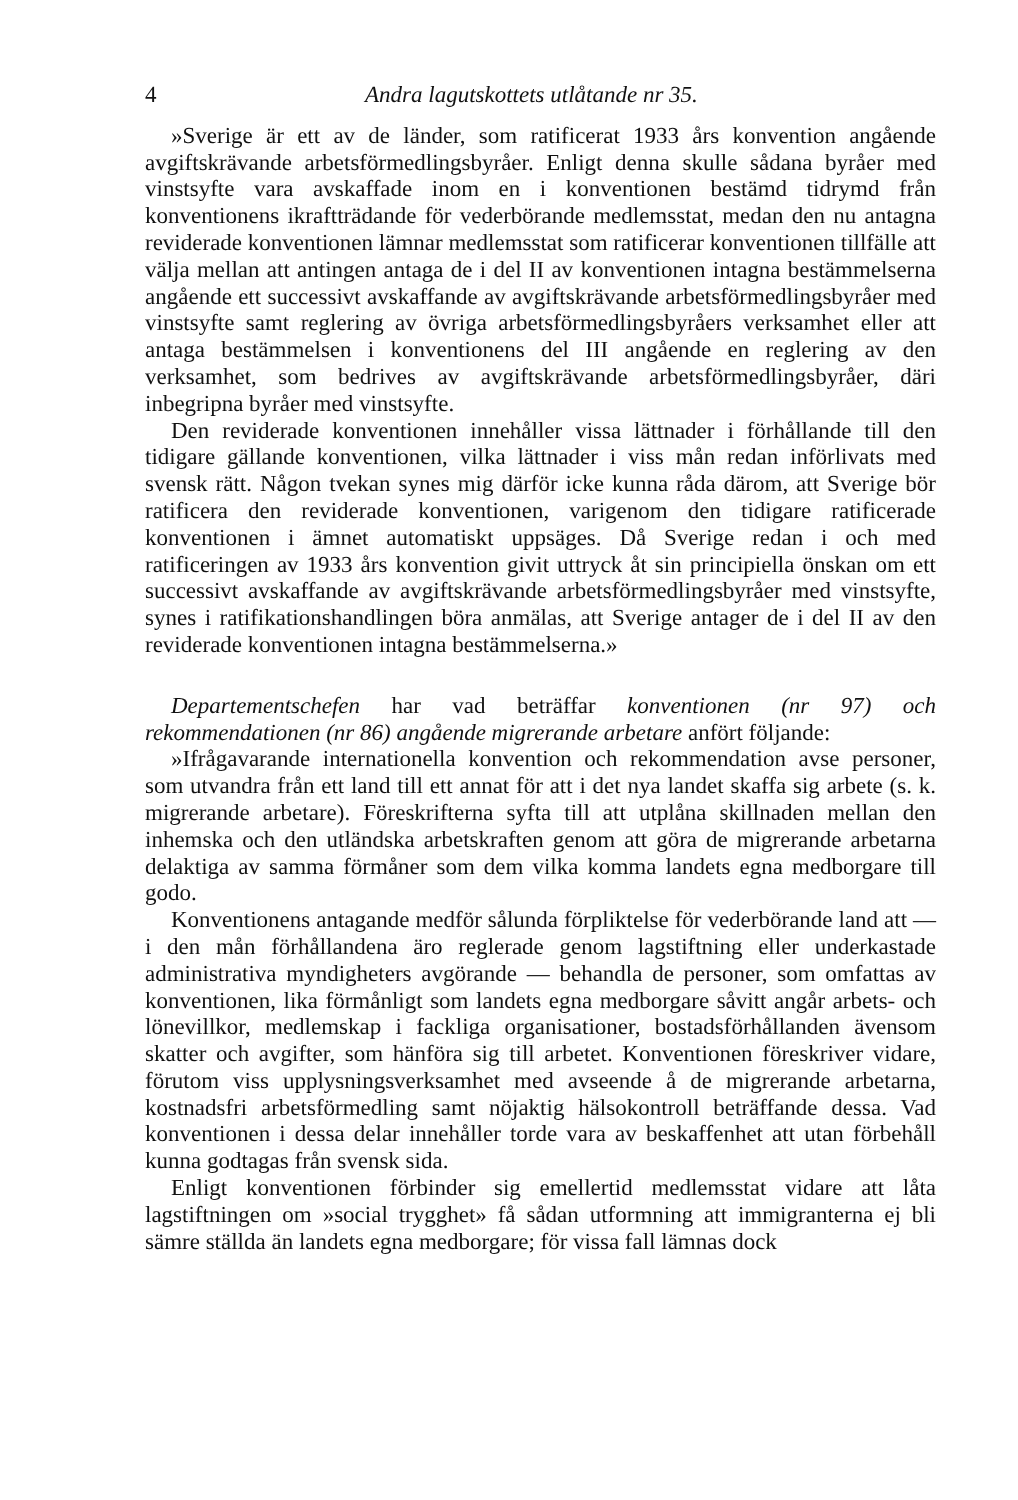4 Andra lagutskottets utlåtande nr 35.
»Sverige är ett av de länder, som ratificerat 1933 års konvention angående avgiftskrävande arbetsförmedlingsbyråer. Enligt denna skulle sådana byråer med vinstsyfte vara avskaffade inom en i konventionen bestämd tidrymd från konventionens ikraftträdande för vederbörande medlemsstat, medan den nu antagna reviderade konventionen lämnar medlemsstat som ratificerar konventionen tillfälle att välja mellan att antingen antaga de i del II av konventionen intagna bestämmelserna angående ett successivt avskaffande av avgiftskrävande arbetsförmedlingsbyråer med vinstsyfte samt reglering av övriga arbetsförmedlingsbyråers verksamhet eller att antaga bestämmelsen i konventionens del III angående en reglering av den verksamhet, som bedrives av avgiftskrävande arbetsförmedlingsbyråer, däri inbegripna byråer med vinstsyfte.
Den reviderade konventionen innehåller vissa lättnader i förhållande till den tidigare gällande konventionen, vilka lättnader i viss mån redan införlivats med svensk rätt. Någon tvekan synes mig därför icke kunna råda därom, att Sverige bör ratificera den reviderade konventionen, varigenom den tidigare ratificerade konventionen i ämnet automatiskt uppsäges. Då Sverige redan i och med ratificeringen av 1933 års konvention givit uttryck åt sin principiella önskan om ett successivt avskaffande av avgiftskrävande arbetsförmedlingsbyråer med vinstsyfte, synes i ratifikationshandlingen böra anmälas, att Sverige antager de i del II av den reviderade konventionen intagna bestämmelserna.»
Departementschefen har vad beträffar konventionen (nr 97) och rekommendationen (nr 86) angående migrerande arbetare anfört följande:
»Ifrågavarande internationella konvention och rekommendation avse personer, som utvandra från ett land till ett annat för att i det nya landet skaffa sig arbete (s. k. migrerande arbetare). Föreskrifterna syfta till att utplåna skillnaden mellan den inhemska och den utländska arbetskraften genom att göra de migrerande arbetarna delaktiga av samma förmåner som dem vilka komma landets egna medborgare till godo.
Konventionens antagande medför sålunda förpliktelse för vederbörande land att — i den mån förhållandena äro reglerade genom lagstiftning eller underkastade administrativa myndigheters avgörande — behandla de personer, som omfattas av konventionen, lika förmånligt som landets egna medborgare såvitt angår arbets- och lönevillkor, medlemskap i fackliga organisationer, bostadsförhållanden ävensom skatter och avgifter, som hänföra sig till arbetet. Konventionen föreskriver vidare, förutom viss upplysningsverksamhet med avseende å de migrerande arbetarna, kostnadsfri arbetsförmedling samt nöjaktig hälsokontroll beträffande dessa. Vad konventionen i dessa delar innehåller torde vara av beskaffenhet att utan förbehåll kunna godtagas från svensk sida.
Enligt konventionen förbinder sig emellertid medlemsstat vidare att låta lagstiftningen om »social trygghet» få sådan utformning att immigranterna ej bli sämre ställda än landets egna medborgare; för vissa fall lämnas dock